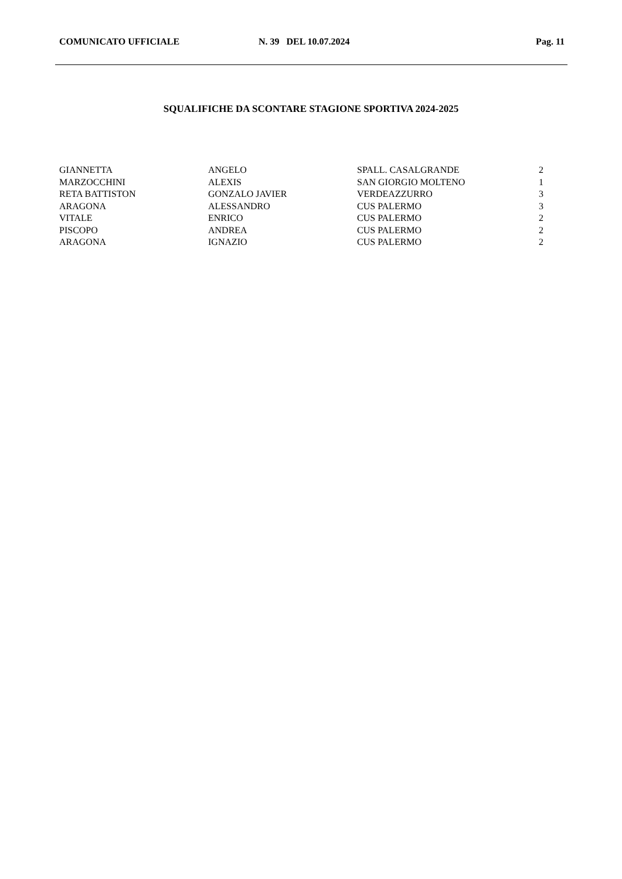COMUNICATO UFFICIALE N. 39 DEL 10.07.2024 Pag. 11
SQUALIFICHE DA SCONTARE STAGIONE SPORTIVA 2024-2025
| GIANNETTA | ANGELO | SPALL. CASALGRANDE | 2 |
| MARZOCCHINI | ALEXIS | SAN GIORGIO MOLTENO | 1 |
| RETA BATTISTON | GONZALO JAVIER | VERDEAZZURRO | 3 |
| ARAGONA | ALESSANDRO | CUS PALERMO | 3 |
| VITALE | ENRICO | CUS PALERMO | 2 |
| PISCOPO | ANDREA | CUS PALERMO | 2 |
| ARAGONA | IGNAZIO | CUS PALERMO | 2 |